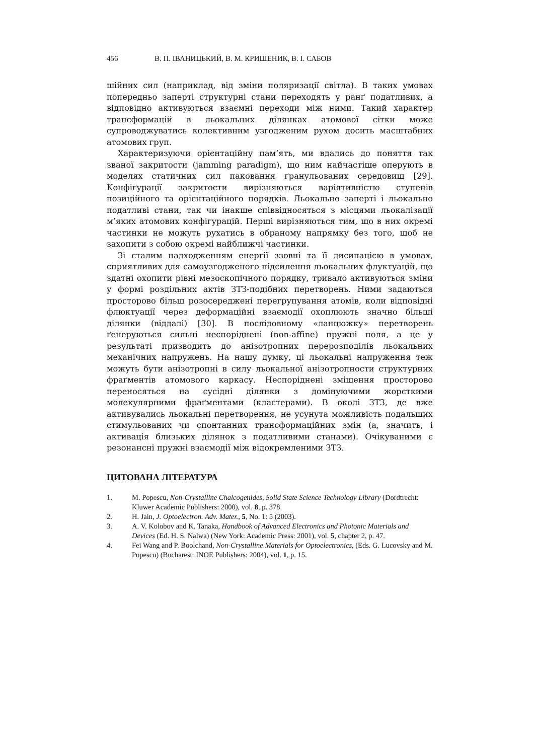456 В. П. ІВАНИЦЬКИЙ, В. М. КРИШЕНИК, В. І. САБОВ
шійних сил (наприклад, від зміни поляризації світла). В таких умовах попередньо заперті структурні стани переходять у ранґ податливих, а відповідно активуються взаємні переходи між ними. Такий характер трансформацій в льокальних ділянках атомової сітки може супроводжуватись колективним узгодженим рухом досить масштабних атомових груп.
Характеризуючи орієнтаційну пам’ять, ми вдались до поняття так званої закритости (jamming paradigm), що ним найчастіше оперують в моделях статичних сил паковання ґранульованих середовищ [29]. Конфіґурації закритости вирізняються варіятивністю ступенів позиційного та орієнтаційного порядків. Льокально заперті і льокально податливі стани, так чи інакше співвідносяться з місцями льокалізації м’яких атомових конфіґурацій. Перші вирізняються тим, що в них окремі частинки не можуть рухатись в обраному напрямку без того, щоб не захопити з собою окремі найближчі частинки.
Зі сталим надходженням енергії ззовні та її дисипацією в умовах, сприятливих для самоузгодженого підсилення льокальних флуктуацій, що здатні охопити рівні мезоскопічного порядку, тривало активуються зміни у формі роздільних актів ЗТЗ-подібних перетворень. Ними задаються просторово більш розосереджені перегрупування атомів, коли відповідні флюктуації через деформаційні взаємодії охоплюють значно більші ділянки (віддалі) [30]. В послідовному «ланцюжку» перетворень ґенеруються сильні неспоріднені (non-affine) пружні поля, а це у результаті призводить до анізотропних перерозподілів льокальних механічних напружень. На нашу думку, ці льокальні напруження теж можуть бути анізотропні в силу льокальної анізотропности структурних фраґментів атомового каркасу. Неспоріднені зміщення просторово переносяться на сусідні ділянки з домінуючими жорсткими молекулярними фраґментами (кластерами). В околі ЗТЗ, де вже активувались льокальні перетворення, не усунута можливість подальших стимульованих чи спонтанних трансформаційних змін (а, значить, і активація близьких ділянок з податливими станами). Очікуваними є резонансні пружні взаємодії між відокремленими ЗТЗ.
ЦИТОВАНА ЛІТЕРАТУРА
1. M. Popescu, Non-Crystalline Chalcogenides, Solid State Science Technology Library (Dordtrecht: Kluwer Academic Publishers: 2000), vol. 8, p. 378.
2. H. Jain, J. Optoelectron. Adv. Mater., 5, No. 1: 5 (2003).
3. A. V. Kolobov and K. Tanaka, Handbook of Advanced Electronics and Photonic Materials and Devices (Ed. H. S. Nalwa) (New York: Academic Press: 2001), vol. 5, chapter 2, p. 47.
4. Fei Wang and P. Boolchand, Non-Crystalline Materials for Optoelectronics, (Eds. G. Lucovsky and M. Popescu) (Bucharest: INOE Publishers: 2004), vol. 1, p. 15.